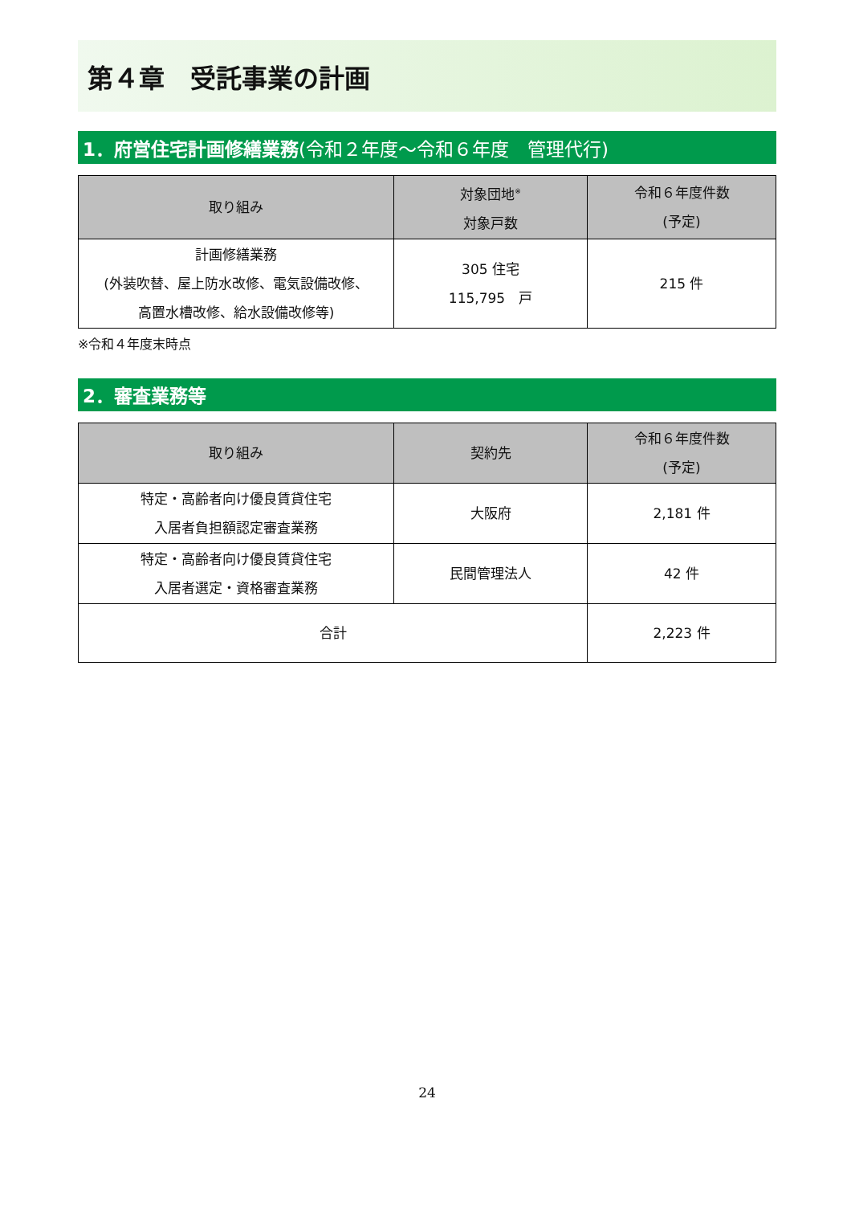第４章　受託事業の計画
1．府営住宅計画修繕業務 (令和２年度～令和６年度　管理代行)
| 取り組み | 対象団地<sup>※</sup> 対象戸数 | 令和６年度件数 (予定) |
| --- | --- | --- |
| 計画修繕業務 (外装吹替、屋上防水改修、電気設備改修、 高置水槽改修、給水設備改修等) | 305 住宅 115,795 戸 | 215 件 |
※令和４年度末時点
2．審査業務等
| 取り組み | 契約先 | 令和６年度件数 (予定) |
| --- | --- | --- |
| 特定・高齢者向け優良賃貸住宅 入居者負担額認定審査業務 | 大阪府 | 2,181 件 |
| 特定・高齢者向け優良賃貸住宅 入居者選定・資格審査業務 | 民間管理法人 | 42 件 |
| 合計 | | 2,223 件 |
24